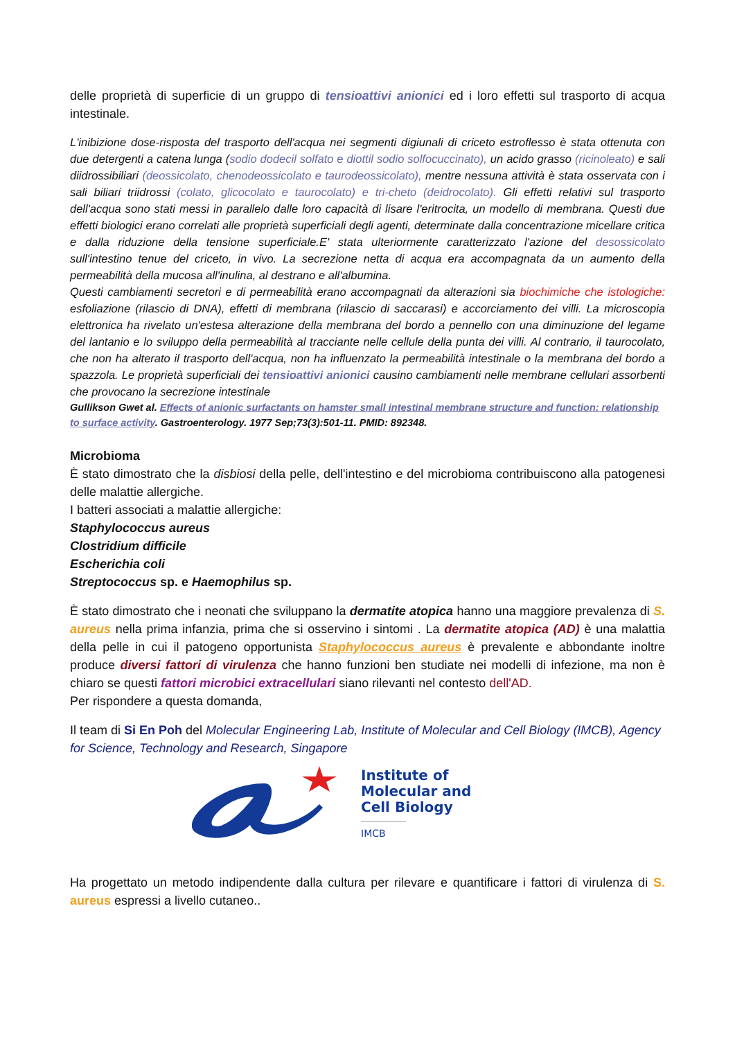delle proprietà di superficie di un gruppo di tensioattivi anionici ed i loro effetti sul trasporto di acqua intestinale.
L'inibizione dose-risposta del trasporto dell'acqua nei segmenti digiunali di criceto estroflesso è stata ottenuta con due detergenti a catena lunga (sodio dodecil solfato e diottil sodio solfocuccinato), un acido grasso (ricinoleato) e sali diidrossibiliari (deossicolato, chenodeossicolato e taurodeossicolato), mentre nessuna attività è stata osservata con i sali biliari triidrossi (colato, glicocolato e taurocolato) e tri-cheto (deidrocolato). Gli effetti relativi sul trasporto dell'acqua sono stati messi in parallelo dalle loro capacità di lisare l'eritrocita, un modello di membrana. Questi due effetti biologici erano correlati alle proprietà superficiali degli agenti, determinate dalla concentrazione micellare critica e dalla riduzione della tensione superficiale.E' stata ulteriormente caratterizzato l'azione del desossicolato sull'intestino tenue del criceto, in vivo. La secrezione netta di acqua era accompagnata da un aumento della permeabilità della mucosa all'inulina, al destrano e all'albumina.
Questi cambiamenti secretori e di permeabilità erano accompagnati da alterazioni sia biochimiche che istologiche: esfoliazione (rilascio di DNA), effetti di membrana (rilascio di saccarasi) e accorciamento dei villi. La microscopia elettronica ha rivelato un'estesa alterazione della membrana del bordo a pennello con una diminuzione del legame del lantanio e lo sviluppo della permeabilità al tracciante nelle cellule della punta dei villi. Al contrario, il taurocolato, che non ha alterato il trasporto dell'acqua, non ha influenzato la permeabilità intestinale o la membrana del bordo a spazzola. Le proprietà superficiali dei tensioattivi anionici causino cambiamenti nelle membrane cellulari assorbenti che provocano la secrezione intestinale
Gullikson Gwet al. Effects of anionic surfactants on hamster small intestinal membrane structure and function: relationship to surface activity. Gastroenterology. 1977 Sep;73(3):501-11. PMID: 892348.
Microbioma
È stato dimostrato che la disbiosi della pelle, dell'intestino e del microbioma contribuiscono alla patogenesi delle malattie allergiche.
I batteri associati a malattie allergiche:
Staphylococcus aureus
Clostridium difficile
Escherichia coli
Streptococcus sp. e Haemophilus sp.
È stato dimostrato che i neonati che sviluppano la dermatite atopica hanno una maggiore prevalenza di S. aureus nella prima infanzia, prima che si osservino i sintomi . La dermatite atopica (AD) è una malattia della pelle in cui il patogeno opportunista Staphylococcus aureus è prevalente e abbondante inoltre produce diversi fattori di virulenza che hanno funzioni ben studiate nei modelli di infezione, ma non è chiaro se questi fattori microbici extracellulari siano rilevanti nel contesto dell'AD.
Per rispondere a questa domanda,
Il team di Si En Poh del Molecular Engineering Lab, Institute of Molecular and Cell Biology (IMCB), Agency for Science, Technology and Research, Singapore
Institute of
Molecular and
Cell Biology
IMCB
Ha progettato un metodo indipendente dalla cultura per rilevare e quantificare i fattori di virulenza di S. aureus espressi a livello cutaneo..